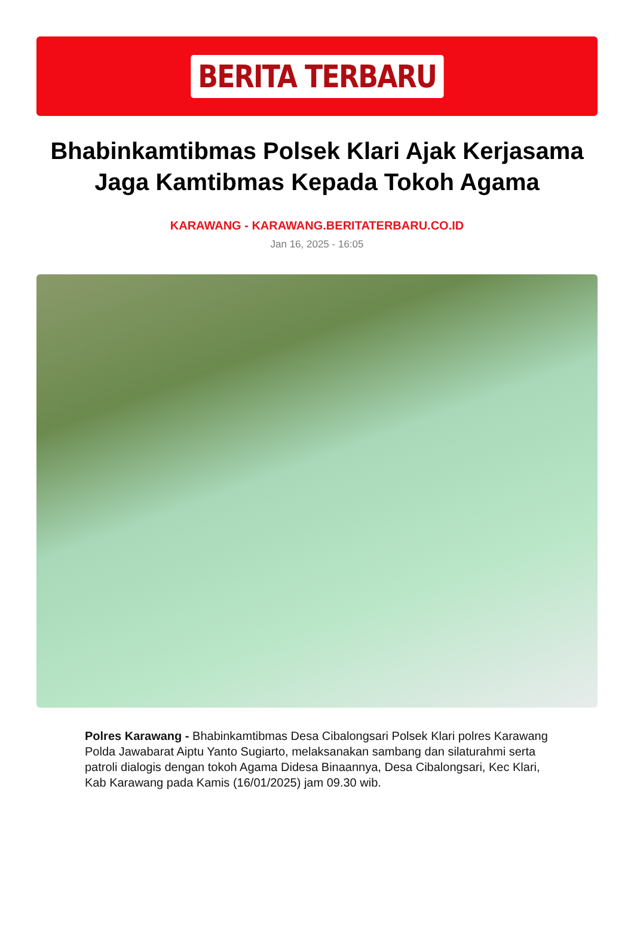BERITA TERBARU
Bhabinkamtibmas Polsek Klari Ajak Kerjasama Jaga Kamtibmas Kepada Tokoh Agama
KARAWANG - KARAWANG.BERITATERBARU.CO.ID
Jan 16, 2025 - 16:05
Polres Karawang - Bhabinkamtibmas Desa Cibalongsari Polsek Klari polres Karawang Polda Jawabarat Aiptu Yanto Sugiarto, melaksanakan sambang dan silaturahmi serta patroli dialogis dengan tokoh Agama Didesa Binaannya, Desa Cibalongsari, Kec Klari, Kab Karawang pada Kamis (16/01/2025) jam 09.30 wib.